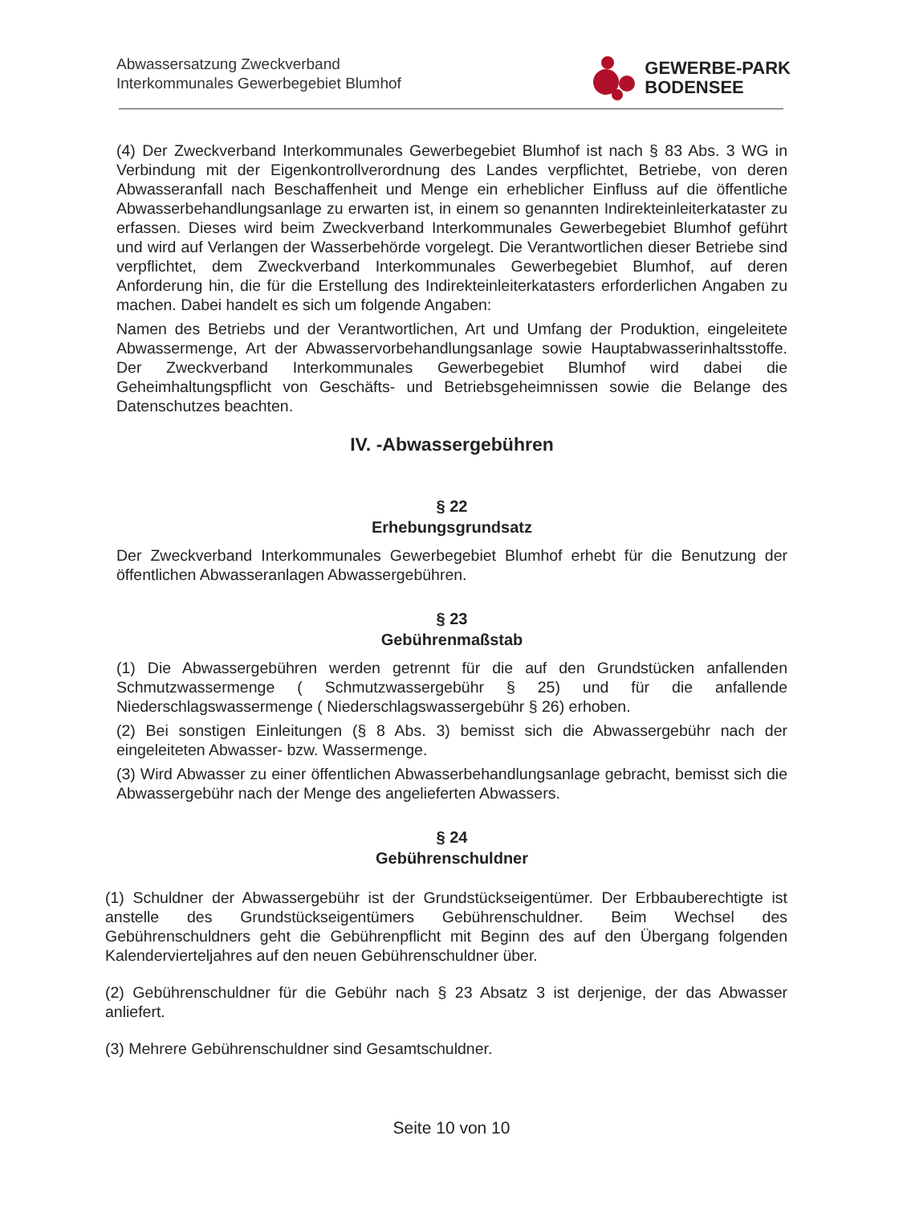Abwassersatzung Zweckverband
Interkommunales Gewerbegebiet Blumhof
GEWERBE-PARK
BODENSEE
(4) Der Zweckverband Interkommunales Gewerbegebiet Blumhof ist nach § 83 Abs. 3 WG in Verbindung mit der Eigenkontrollverordnung des Landes verpflichtet, Betriebe, von deren Abwasseranfall nach Beschaffenheit und Menge ein erheblicher Einfluss auf die öffentliche Abwasserbehandlungsanlage zu erwarten ist, in einem so genannten Indirekteinleiterkataster zu erfassen. Dieses wird beim Zweckverband Interkommunales Gewerbegebiet Blumhof geführt und wird auf Verlangen der Wasserbehörde vorgelegt. Die Verantwortlichen dieser Betriebe sind verpflichtet, dem Zweckverband Interkommunales Gewerbegebiet Blumhof, auf deren Anforderung hin, die für die Erstellung des Indirekteinleiterkatasters erforderlichen Angaben zu machen. Dabei handelt es sich um folgende Angaben:
Namen des Betriebs und der Verantwortlichen, Art und Umfang der Produktion, eingeleitete Abwassermenge, Art der Abwasservorbehandlungsanlage sowie Hauptabwasserinhaltsstoffe. Der Zweckverband Interkommunales Gewerbegebiet Blumhof wird dabei die Geheimhaltungspflicht von Geschäfts- und Betriebsgeheimnissen sowie die Belange des Datenschutzes beachten.
IV. -Abwassergebühren
§ 22
Erhebungsgrundsatz
Der Zweckverband Interkommunales Gewerbegebiet Blumhof erhebt für die Benutzung der öffentlichen Abwasseranlagen Abwassergebühren.
§ 23
Gebührenmaßstab
(1) Die Abwassergebühren werden getrennt für die auf den Grundstücken anfallenden Schmutzwassermenge ( Schmutzwassergebühr § 25) und für die anfallende Niederschlagswassermenge ( Niederschlagswassergebühr § 26) erhoben.
(2) Bei sonstigen Einleitungen (§ 8 Abs. 3) bemisst sich die Abwassergebühr nach der eingeleiteten Abwasser- bzw. Wassermenge.
(3) Wird Abwasser zu einer öffentlichen Abwasserbehandlungsanlage gebracht, bemisst sich die Abwassergebühr nach der Menge des angelieferten Abwassers.
§ 24
Gebührenschuldner
(1) Schuldner der Abwassergebühr ist der Grundstückseigentümer. Der Erbbauberechtigte ist anstelle des Grundstückseigentümers Gebührenschuldner. Beim Wechsel des Gebührenschuldners geht die Gebührenpflicht mit Beginn des auf den Übergang folgenden Kalendervierteljahres auf den neuen Gebührenschuldner über.
(2) Gebührenschuldner für die Gebühr nach § 23 Absatz 3 ist derjenige, der das Abwasser anliefert.
(3) Mehrere Gebührenschuldner sind Gesamtschuldner.
Seite 10 von 10